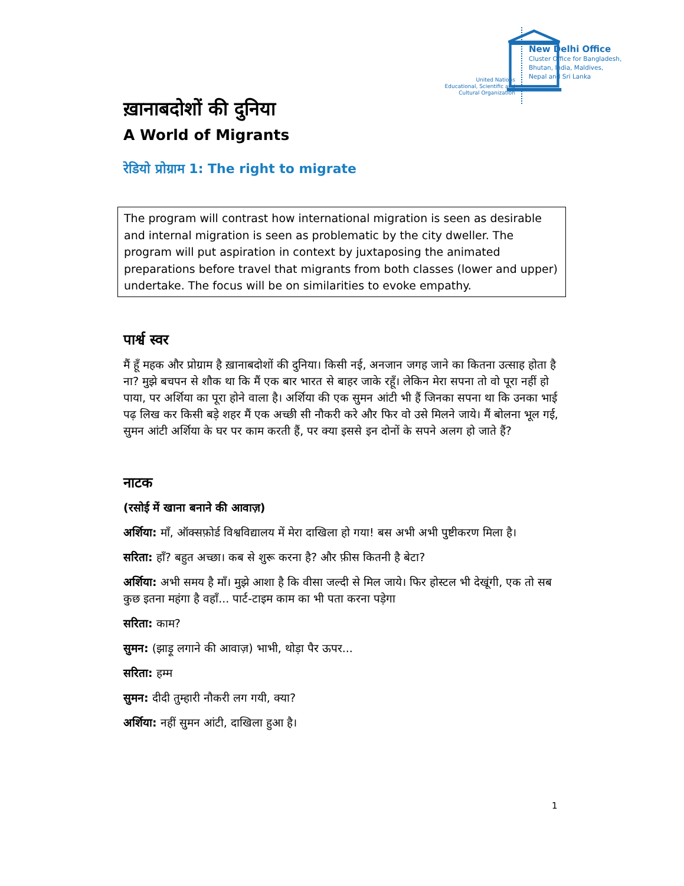United Nations
Educational, Scientific and
Cultural Organization
New Delhi Office
Cluster Office for Bangladesh,
Bhutan, India, Maldives,
Nepal and Sri Lanka
ख़ानाबदोशों की दुनिया
A World of Migrants
रेडियो प्रोग्राम 1: The right to migrate
The program will contrast how international migration is seen as desirable and internal migration is seen as problematic by the city dweller. The program will put aspiration in context by juxtaposing the animated preparations before travel that migrants from both classes (lower and upper) undertake. The focus will be on similarities to evoke empathy.
पार्श्व स्वर
मैं हूँ महक और प्रोग्राम है ख़ानाबदोशों की दुनिया। किसी नई, अनजान जगह जाने का कितना उत्साह होता है ना? मुझे बचपन से शौक था कि मैं एक बार भारत से बाहर जाके रहूँ। लेकिन मेरा सपना तो वो पूरा नहीं हो पाया, पर अर्शिया का पूरा होने वाला है। अर्शिया की एक सुमन आंटी भी हैं जिनका सपना था कि उनका भाई पढ़ लिख कर किसी बड़े शहर मैं एक अच्छी सी नौकरी करे और फिर वो उसे मिलने जाये। मैं बोलना भूल गई, सुमन आंटी अर्शिया के घर पर काम करती हैं, पर क्या इससे इन दोनों के सपने अलग हो जाते हैं?
नाटक
(रसोई में खाना बनाने की आवाज़)
अर्शिया: माँ, ऑक्सफ़ोर्ड विश्वविद्यालय में मेरा दाखिला हो गया! बस अभी अभी पुष्टीकरण मिला है।
सरिता: हाँ? बहुत अच्छा। कब से शुरू करना है? और फ़ीस कितनी है बेटा?
अर्शिया: अभी समय है माँ। मुझे आशा है कि वीसा जल्दी से मिल जाये। फिर होस्टल भी देखूंगी, एक तो सब कुछ इतना महंगा है वहाँ... पार्ट-टाइम काम का भी पता करना पड़ेगा
सरिता: काम?
सुमन: (झाड़ू लगाने की आवाज़) भाभी, थोड़ा पैर ऊपर...
सरिता: हम्म
सुमन: दीदी तुम्हारी नौकरी लग गयी, क्या?
अर्शिया: नहीं सुमन आंटी, दाखिला हुआ है।
1